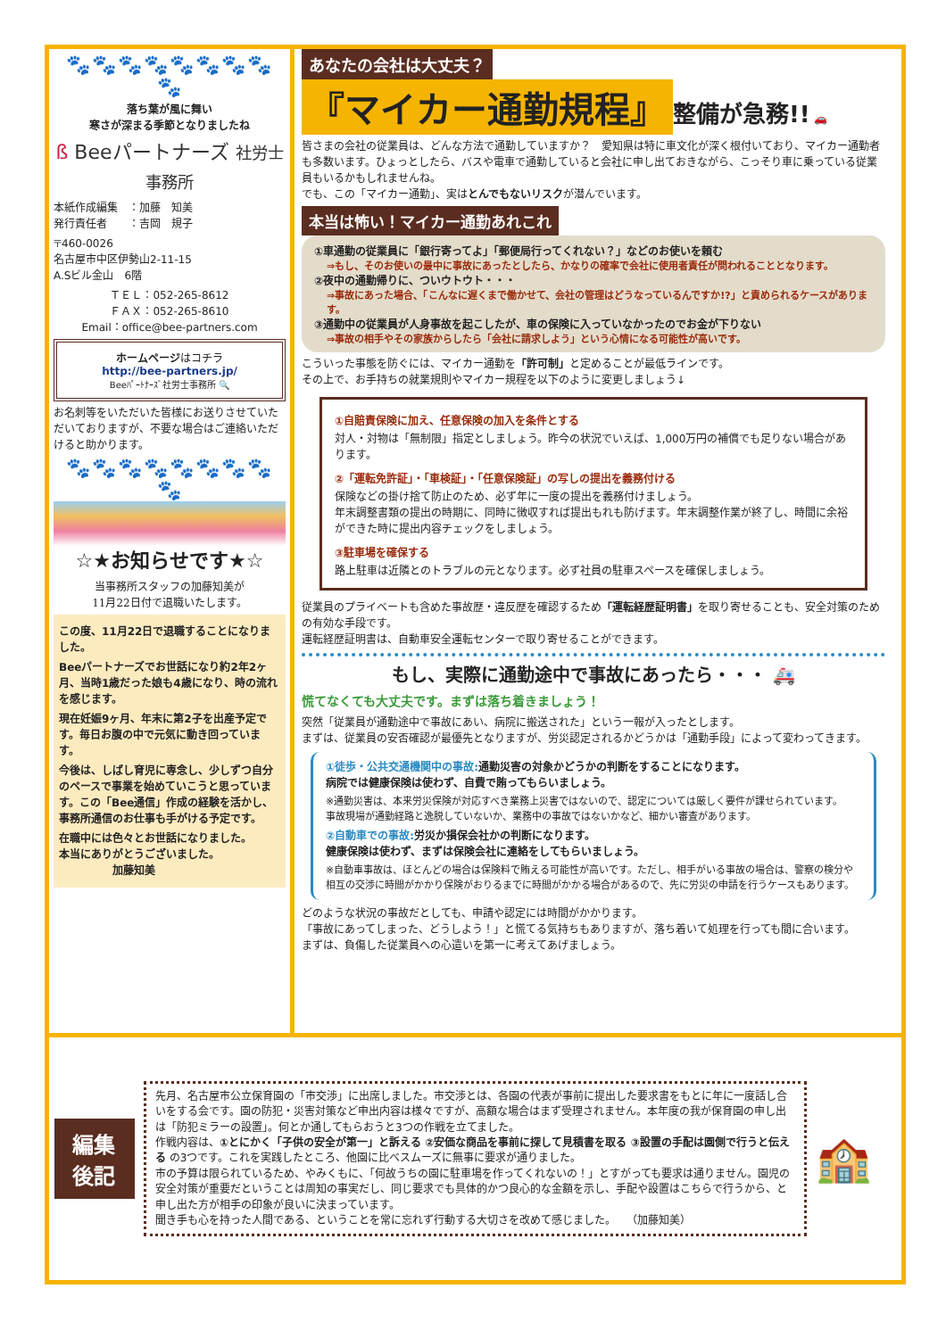🐾🐾🐾🐾🐾🐾🐾🐾🐾
落ち葉が風に舞い
寒さが深まる季節となりましたね
ß Beeパートナーズ 社労士事務所
本紙作成編集　：加藤　知美
発行責任者　　：吉岡　規子
〒460-0026
名古屋市中区伊勢山2-11-15
A.Sビル金山　6階
ＴＥＬ：052-265-8612
ＦＡＸ：052-265-8610
Email：office@bee-partners.com
ホームページはコチラ
http://bee-partners.jp/
Beeﾊﾟｰﾄﾅｰｽﾞ社労士事務所 🔍
お名刺等をいただいた皆様にお送りさせていただいておりますが、不要な場合はご連絡いただけると助かります。
🐾🐾🐾🐾🐾🐾🐾🐾🐾
☆★お知らせです★☆
当事務所スタッフの加藤知美が
11月22日付で退職いたします。
この度、11月22日で退職することになりました。
Beeパートナーズでお世話になり約2年2ヶ月、当時1歳だった娘も4歳になり、時の流れを感じます。
現在妊娠9ヶ月、年末に第2子を出産予定です。毎日お腹の中で元気に動き回っています。
今後は、しばし育児に専念し、少しずつ自分のペースで事業を始めていこうと思っています。この「Bee通信」作成の経験を活かし、事務所通信のお仕事も手がける予定です。
在職中には色々とお世話になりました。
本当にありがとうございました。
　　　　　加藤知美
あなたの会社は大丈夫？
『マイカー通勤規程』 整備が急務!! 🚗
皆さまの会社の従業員は、どんな方法で通勤していますか？　愛知県は特に車文化が深く根付いており、マイカー通勤者も多数います。ひょっとしたら、バスや電車で通勤していると会社に申し出ておきながら、こっそり車に乗っている従業員もいるかもしれませんね。
でも、この「マイカー通勤」、実はとんでもないリスクが潜んでいます。
本当は怖い！マイカー通勤あれこれ
①車通勤の従業員に「銀行寄ってよ」「郵便局行ってくれない？」などのお使いを頼む
⇒もし、そのお使いの最中に事故にあったとしたら、かなりの確率で会社に使用者責任が問われることとなります。
②夜中の通勤帰りに、ついウトウト・・・
⇒事故にあった場合、「こんなに遅くまで働かせて、会社の管理はどうなっているんですか!?」と責められるケースがあります。
③通勤中の従業員が人身事故を起こしたが、車の保険に入っていなかったのでお金が下りない
⇒事故の相手やその家族からしたら「会社に請求しよう」という心情になる可能性が高いです。
こういった事態を防ぐには、マイカー通勤を「許可制」と定めることが最低ラインです。
その上で、お手持ちの就業規則やマイカー規程を以下のように変更しましょう↓
①自賠責保険に加え、任意保険の加入を条件とする
対人・対物は「無制限」指定としましょう。昨今の状況でいえば、1,000万円の補償でも足りない場合があります。
②「運転免許証」・「車検証」・「任意保険証」の写しの提出を義務付ける
保険などの掛け捨て防止のため、必ず年に一度の提出を義務付けましょう。
年末調整書類の提出の時期に、同時に徴収すれば提出もれも防げます。年末調整作業が終了し、時間に余裕ができた時に提出内容チェックをしましょう。
③駐車場を確保する
路上駐車は近隣とのトラブルの元となります。必ず社員の駐車スペースを確保しましょう。
従業員のプライベートも含めた事故歴・違反歴を確認するため「運転経歴証明書」を取り寄せることも、安全対策のための有効な手段です。
運転経歴証明書は、自動車安全運転センターで取り寄せることができます。
もし、実際に通勤途中で事故にあったら・・・ 🚑
慌てなくても大丈夫です。まずは落ち着きましょう！
突然「従業員が通勤途中で事故にあい、病院に搬送された」という一報が入ったとします。
まずは、従業員の安否確認が最優先となりますが、労災認定されるかどうかは「通勤手段」によって変わってきます。
①徒歩・公共交通機関中の事故: 通勤災害の対象かどうかの判断をすることになります。
病院では健康保険は使わず、自費で賄ってもらいましょう。
※通勤災害は、本来労災保険が対応すべき業務上災害ではないので、認定については厳しく要件が課せられています。
事故現場が通勤経路と逸脱していないか、業務中の事故ではないかなど、細かい審査があります。
②自動車での事故: 労災か損保会社かの判断になります。
健康保険は使わず、まずは保険会社に連絡をしてもらいましょう。
※自動車事故は、ほとんどの場合は保険料で賄える可能性が高いです。ただし、相手がいる事故の場合は、警察の検分や相互の交渉に時間がかかり保険がおりるまでに時間がかかる場合があるので、先に労災の申請を行うケースもあります。
どのような状況の事故だとしても、申請や認定には時間がかかります。
「事故にあってしまった、どうしよう！」と慌てる気持ちもありますが、落ち着いて処理を行っても間に合います。
まずは、負傷した従業員への心遣いを第一に考えてあげましょう。
編集後記
先月、名古屋市公立保育園の「市交渉」に出席しました。市交渉とは、各園の代表が事前に提出した要求書をもとに年に一度話し合いをする会です。園の防犯・災害対策など申出内容は様々ですが、高額な場合はまず受理されません。本年度の我が保育園の申し出は「防犯ミラーの設置」。何とか通してもらおうと3つの作戦を立てました。
作戦内容は、①とにかく「子供の安全が第一」と訴える ②安価な商品を事前に探して見積書を取る ③設置の手配は園側で行うと伝える の3つです。これを実践したところ、他園に比べスムーズに無事に要求が通りました。
市の予算は限られているため、やみくもに、「何故うちの園に駐車場を作ってくれないの！」とすがっても要求は通りません。園児の安全対策が重要だということは周知の事実だし、同じ要求でも具体的かつ良心的な金額を示し、手配や設置はこちらで行うから、と申し出た方が相手の印象が良いに決まっています。
聞き手も心を持った人間である、ということを常に忘れず行動する大切さを改めて感じました。　　（加藤知美）
🏫